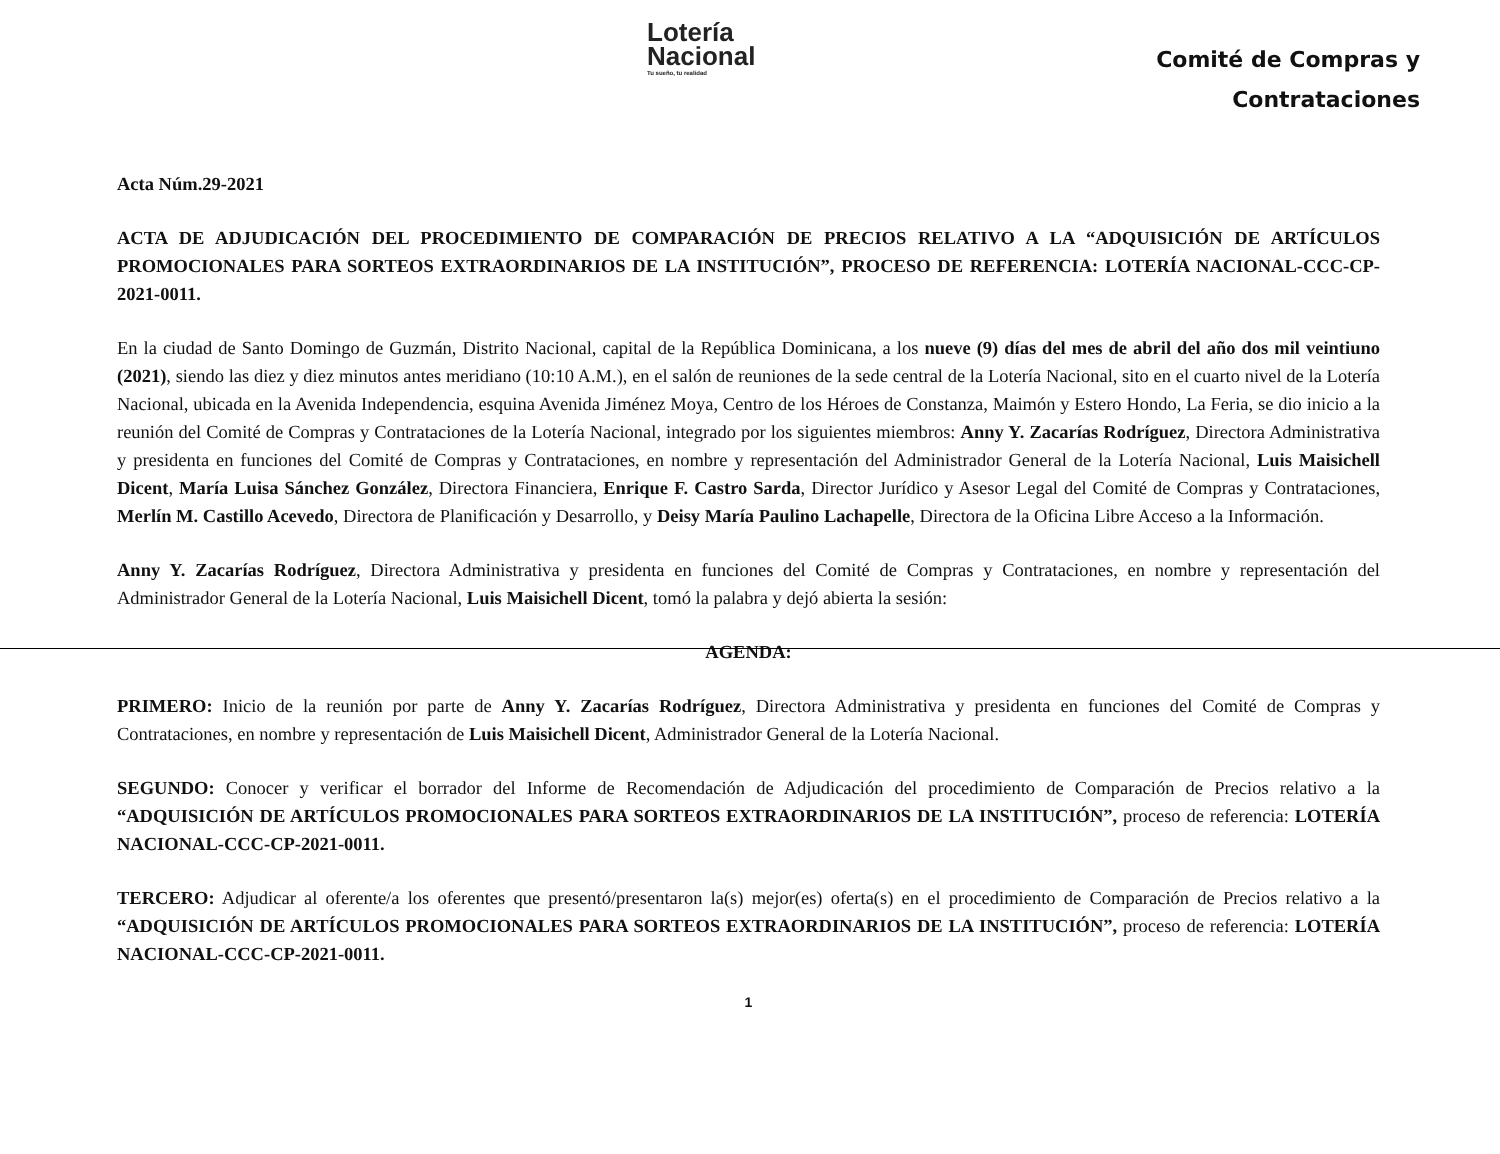Lotería
Nacional
Tu sueño, tu realidad
Comité de Compras y
Contrataciones
Acta Núm.29-2021
ACTA DE ADJUDICACIÓN DEL PROCEDIMIENTO DE COMPARACIÓN DE PRECIOS RELATIVO A LA “ADQUISICIÓN DE ARTÍCULOS PROMOCIONALES PARA SORTEOS EXTRAORDINARIOS DE LA INSTITUCIÓN”, PROCESO DE REFERENCIA: LOTERÍA NACIONAL-CCC-CP-2021-0011.
En la ciudad de Santo Domingo de Guzmán, Distrito Nacional, capital de la República Dominicana, a los nueve (9) días del mes de abril del año dos mil veintiuno (2021), siendo las diez y diez minutos antes meridiano (10:10 A.M.), en el salón de reuniones de la sede central de la Lotería Nacional, sito en el cuarto nivel de la Lotería Nacional, ubicada en la Avenida Independencia, esquina Avenida Jiménez Moya, Centro de los Héroes de Constanza, Maimón y Estero Hondo, La Feria, se dio inicio a la reunión del Comité de Compras y Contrataciones de la Lotería Nacional, integrado por los siguientes miembros: Anny Y. Zacarías Rodríguez, Directora Administrativa y presidenta en funciones del Comité de Compras y Contrataciones, en nombre y representación del Administrador General de la Lotería Nacional, Luis Maisichell Dicent, María Luisa Sánchez González, Directora Financiera, Enrique F. Castro Sarda, Director Jurídico y Asesor Legal del Comité de Compras y Contrataciones, Merlín M. Castillo Acevedo, Directora de Planificación y Desarrollo, y Deisy María Paulino Lachapelle, Directora de la Oficina Libre Acceso a la Información.
Anny Y. Zacarías Rodríguez, Directora Administrativa y presidenta en funciones del Comité de Compras y Contrataciones, en nombre y representación del Administrador General de la Lotería Nacional, Luis Maisichell Dicent, tomó la palabra y dejó abierta la sesión:
AGENDA:
PRIMERO: Inicio de la reunión por parte de Anny Y. Zacarías Rodríguez, Directora Administrativa y presidenta en funciones del Comité de Compras y Contrataciones, en nombre y representación de Luis Maisichell Dicent, Administrador General de la Lotería Nacional.
SEGUNDO: Conocer y verificar el borrador del Informe de Recomendación de Adjudicación del procedimiento de Comparación de Precios relativo a la “ADQUISICIÓN DE ARTÍCULOS PROMOCIONALES PARA SORTEOS EXTRAORDINARIOS DE LA INSTITUCIÓN”, proceso de referencia: LOTERÍA NACIONAL-CCC-CP-2021-0011.
TERCERO: Adjudicar al oferente/a los oferentes que presentó/presentaron la(s) mejor(es) oferta(s) en el procedimiento de Comparación de Precios relativo a la “ADQUISICIÓN DE ARTÍCULOS PROMOCIONALES PARA SORTEOS EXTRAORDINARIOS DE LA INSTITUCIÓN”, proceso de referencia: LOTERÍA NACIONAL-CCC-CP-2021-0011.
1